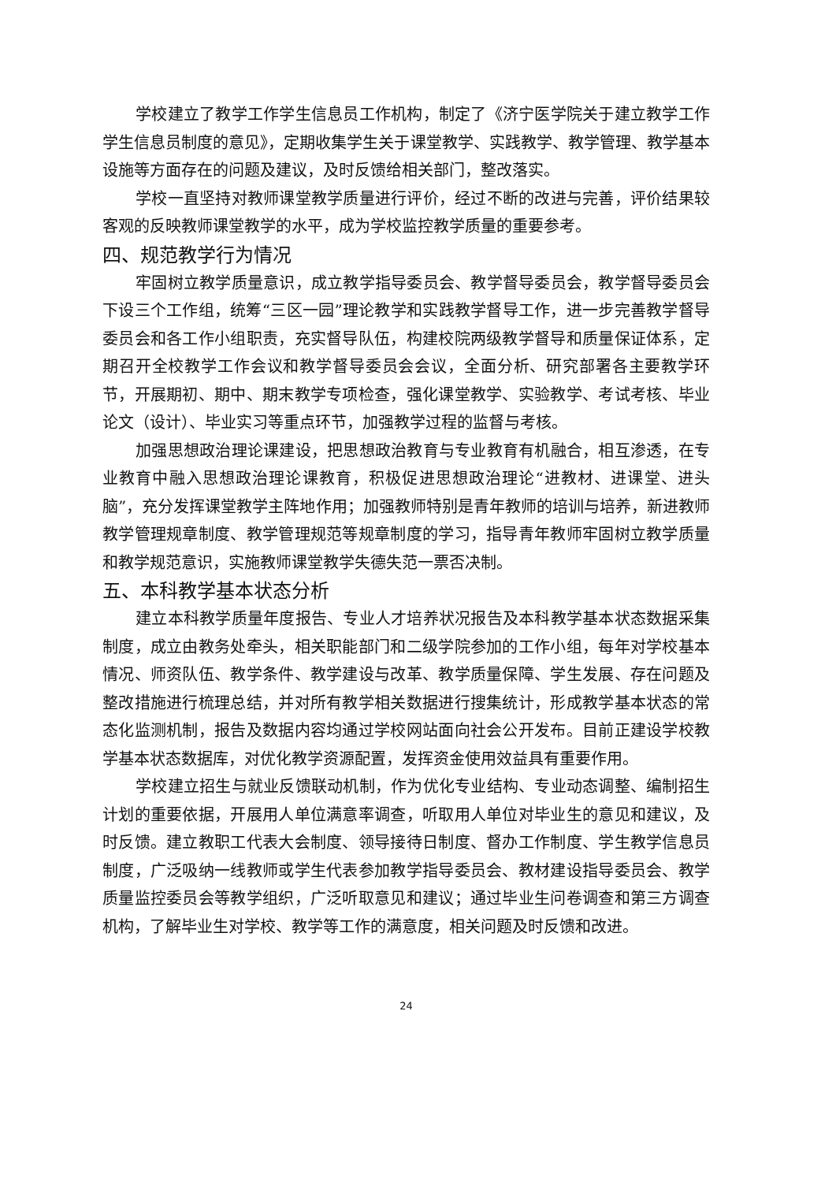学校建立了教学工作学生信息员工作机构，制定了《济宁医学院关于建立教学工作学生信息员制度的意见》，定期收集学生关于课堂教学、实践教学、教学管理、教学基本设施等方面存在的问题及建议，及时反馈给相关部门，整改落实。
学校一直坚持对教师课堂教学质量进行评价，经过不断的改进与完善，评价结果较客观的反映教师课堂教学的水平，成为学校监控教学质量的重要参考。
四、规范教学行为情况
牢固树立教学质量意识，成立教学指导委员会、教学督导委员会，教学督导委员会下设三个工作组，统筹“三区一园”理论教学和实践教学督导工作，进一步完善教学督导委员会和各工作小组职责，充实督导队伍，构建校院两级教学督导和质量保证体系，定期召开全校教学工作会议和教学督导委员会会议，全面分析、研究部署各主要教学环节，开展期初、期中、期末教学专项检查，强化课堂教学、实验教学、考试考核、毕业论文（设计）、毕业实习等重点环节，加强教学过程的监督与考核。
加强思想政治理论课建设，把思想政治教育与专业教育有机融合，相互渗透，在专业教育中融入思想政治理论课教育，积极促进思想政治理论“进教材、进课堂、进头脑”，充分发挥课堂教学主阵地作用；加强教师特别是青年教师的培训与培养，新进教师教学管理规章制度、教学管理规范等规章制度的学习，指导青年教师牢固树立教学质量和教学规范意识，实施教师课堂教学失德失范一票否决制。
五、本科教学基本状态分析
建立本科教学质量年度报告、专业人才培养状况报告及本科教学基本状态数据采集制度，成立由教务处牵头，相关职能部门和二级学院参加的工作小组，每年对学校基本情况、师资队伍、教学条件、教学建设与改革、教学质量保障、学生发展、存在问题及整改措施进行梳理总结，并对所有教学相关数据进行搜集统计，形成教学基本状态的常态化监测机制，报告及数据内容均通过学校网站面向社会公开发布。目前正建设学校教学基本状态数据库，对优化教学资源配置，发挥资金使用效益具有重要作用。
学校建立招生与就业反馈联动机制，作为优化专业结构、专业动态调整、编制招生计划的重要依据，开展用人单位满意率调查，听取用人单位对毕业生的意见和建议，及时反馈。建立教职工代表大会制度、领导接待日制度、督办工作制度、学生教学信息员制度，广泛吸纳一线教师或学生代表参加教学指导委员会、教材建设指导委员会、教学质量监控委员会等教学组织，广泛听取意见和建议；通过毕业生问卷调查和第三方调查机构，了解毕业生对学校、教学等工作的满意度，相关问题及时反馈和改进。
24